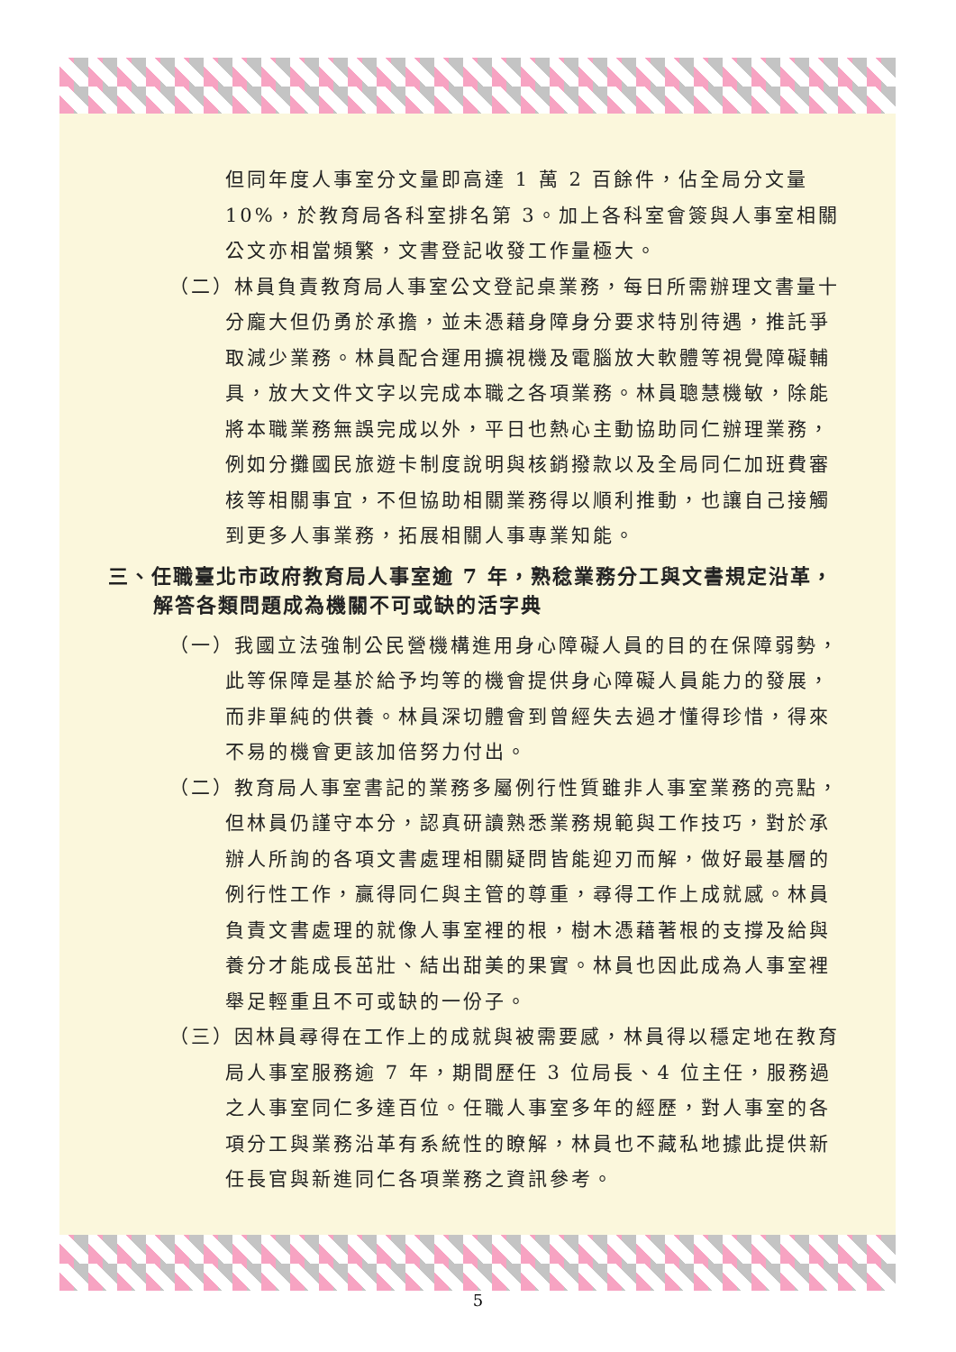但同年度人事室分文量即高達 1 萬 2 百餘件，佔全局分文量 10%，於教育局各科室排名第 3。加上各科室會簽與人事室相關公文亦相當頻繁，文書登記收發工作量極大。
（二）林員負責教育局人事室公文登記桌業務，每日所需辦理文書量十分龐大但仍勇於承擔，並未憑藉身障身分要求特別待遇，推託爭取減少業務。林員配合運用擴視機及電腦放大軟體等視覺障礙輔具，放大文件文字以完成本職之各項業務。林員聰慧機敏，除能將本職業務無誤完成以外，平日也熱心主動協助同仁辦理業務，例如分攤國民旅遊卡制度說明與核銷撥款以及全局同仁加班費審核等相關事宜，不但協助相關業務得以順利推動，也讓自己接觸到更多人事業務，拓展相關人事專業知能。
三、任職臺北市政府教育局人事室逾 7 年，熟稔業務分工與文書規定沿革，解答各類問題成為機關不可或缺的活字典
（一）我國立法強制公民營機構進用身心障礙人員的目的在保障弱勢，此等保障是基於給予均等的機會提供身心障礙人員能力的發展，而非單純的供養。林員深切體會到曾經失去過才懂得珍惜，得來不易的機會更該加倍努力付出。
（二）教育局人事室書記的業務多屬例行性質雖非人事室業務的亮點，但林員仍謹守本分，認真研讀熟悉業務規範與工作技巧，對於承辦人所詢的各項文書處理相關疑問皆能迎刃而解，做好最基層的例行性工作，贏得同仁與主管的尊重，尋得工作上成就感。林員負責文書處理的就像人事室裡的根，樹木憑藉著根的支撐及給與養分才能成長茁壯、結出甜美的果實。林員也因此成為人事室裡舉足輕重且不可或缺的一份子。
（三）因林員尋得在工作上的成就與被需要感，林員得以穩定地在教育局人事室服務逾 7 年，期間歷任 3 位局長、4 位主任，服務過之人事室同仁多達百位。任職人事室多年的經歷，對人事室的各項分工與業務沿革有系統性的瞭解，林員也不藏私地據此提供新任長官與新進同仁各項業務之資訊參考。
5